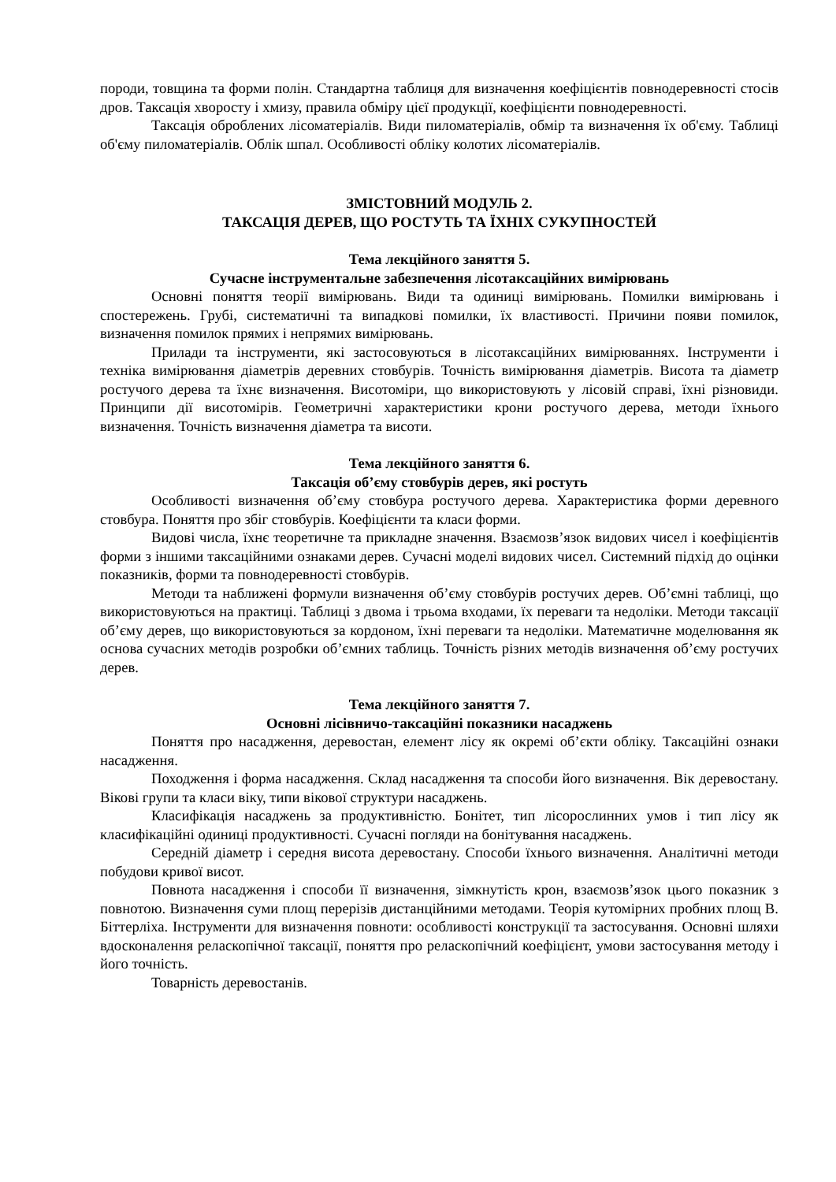породи, товщина та форми полін. Стандартна таблиця для визначення коефіцієнтів повнодеревності стосів дров. Таксація хворосту і хмизу, правила обміру цієї продукції, коефіцієнти повнодеревності.
Таксація оброблених лісоматеріалів. Види пиломатеріалів, обмір та визначення їх об'єму. Таблиці об'єму пиломатеріалів. Облік шпал. Особливості обліку колотих лісоматеріалів.
ЗМІСТОВНИЙ МОДУЛЬ 2.
ТАКСАЦІЯ ДЕРЕВ, ЩО РОСТУТЬ ТА ЇХНІХ СУКУПНОСТЕЙ
Тема лекційного заняття 5.
Сучасне інструментальне забезпечення лісотаксаційних вимірювань
Основні поняття теорії вимірювань. Види та одиниці вимірювань. Помилки вимірювань і спостережень. Грубі, систематичні та випадкові помилки, їх властивості. Причини появи помилок, визначення помилок прямих і непрямих вимірювань.
Прилади та інструменти, які застосовуються в лісотаксаційних вимірюваннях. Інструменти і техніка вимірювання діаметрів деревних стовбурів. Точність вимірювання діаметрів. Висота та діаметр ростучого дерева та їхнє визначення. Висотоміри, що використовують у лісовій справі, їхні різновиди. Принципи дії висотомірів. Геометричні характеристики крони ростучого дерева, методи їхнього визначення. Точність визначення діаметра та висоти.
Тема лекційного заняття 6.
Таксація об’єму стовбурів дерев, які ростуть
Особливості визначення об’єму стовбура ростучого дерева. Характеристика форми деревного стовбура. Поняття про збіг стовбурів. Коефіцієнти та класи форми.
Видові числа, їхнє теоретичне та прикладне значення. Взаємозв’язок видових чисел і коефіцієнтів форми з іншими таксаційними ознаками дерев. Сучасні моделі видових чисел. Системний підхід до оцінки показників, форми та повнодеревності стовбурів.
Методи та наближені формули визначення об’єму стовбурів ростучих дерев. Об’ємні таблиці, що використовуються на практиці. Таблиці з двома і трьома входами, їх переваги та недоліки. Методи таксації об’єму дерев, що використовуються за кордоном, їхні переваги та недоліки. Математичне моделювання як основа сучасних методів розробки об’ємних таблиць. Точність різних методів визначення об’єму ростучих дерев.
Тема лекційного заняття 7.
Основні лісівничо-таксаційні показники насаджень
Поняття про насадження, деревостан, елемент лісу як окремі об’єкти обліку. Таксаційні ознаки насадження.
Походження і форма насадження. Склад насадження та способи його визначення. Вік деревостану. Вікові групи та класи віку, типи вікової структури насаджень.
Класифікація насаджень за продуктивністю. Бонітет, тип лісорослинних умов і тип лісу як класифікаційні одиниці продуктивності. Сучасні погляди на бонітування насаджень.
Середній діаметр і середня висота деревостану. Способи їхнього визначення. Аналітичні методи побудови кривої висот.
Повнота насадження і способи її визначення, зімкнутість крон, взаємозв’язок цього показник з повнотою. Визначення суми площ перерізів дистанційними методами. Теорія кутомірних пробних площ В. Біттерліха. Інструменти для визначення повноти: особливості конструкції та застосування. Основні шляхи вдосконалення реласкопічної таксації, поняття про реласкопічний коефіцієнт, умови застосування методу і його точність.
Товарність деревостанів.